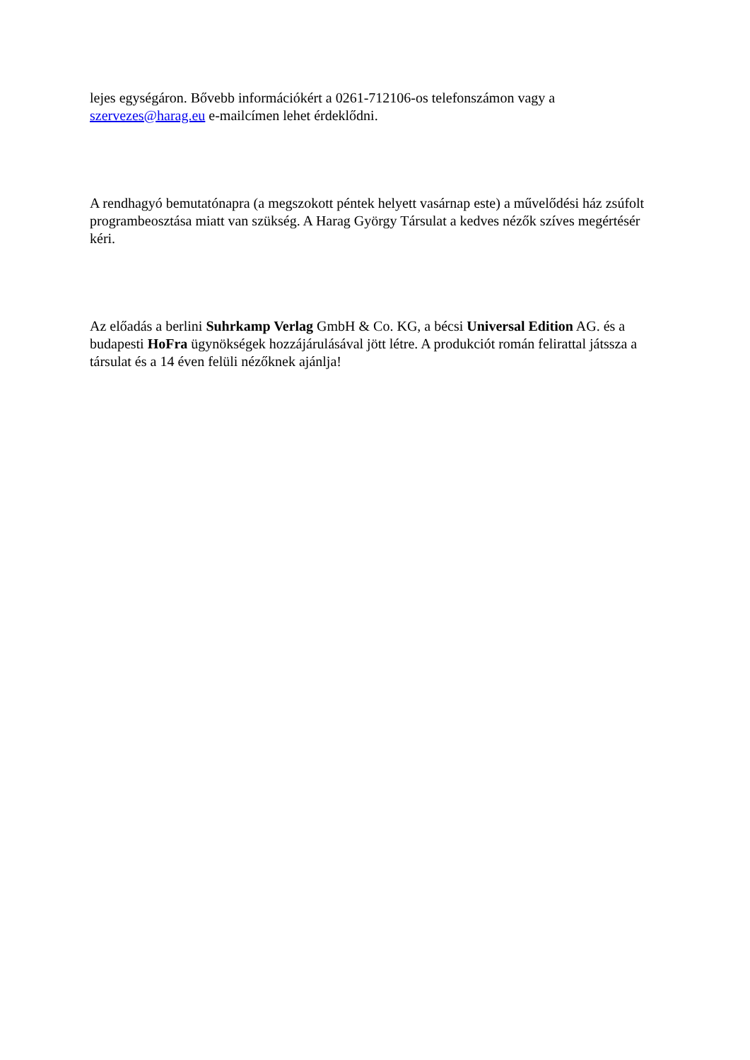lejes egységáron. Bővebb információkért a 0261-712106-os telefonszámon vagy a szervezes@harag.eu e-mailcímen lehet érdeklődni.
A rendhagyó bemutatónapra (a megszokott péntek helyett vasárnap este) a művelődési ház zsúfolt programbeosztása miatt van szükség. A Harag György Társulat a kedves nézők szíves megértésér kéri.
Az előadás a berlini Suhrkamp Verlag GmbH & Co. KG, a bécsi Universal Edition AG. és a budapesti HoFra ügynökségek hozzájárulásával jött létre. A produkciót román felirattal játssza a társulat és a 14 éven felüli nézőknek ajánlja!